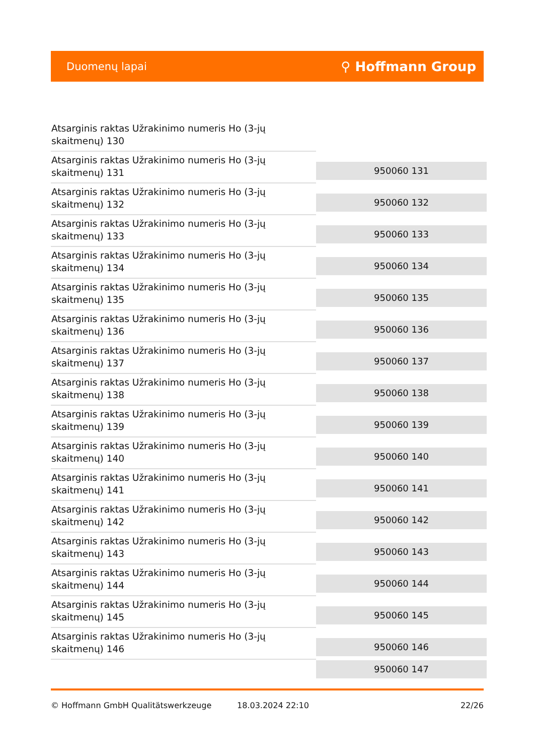Duomenų lapai ⚲ Hoffmann Group
| Atsarginis raktas Užrakinimo numeris Ho (3-jų skaitmenų) 130 | |
| Atsarginis raktas Užrakinimo numeris Ho (3-jų skaitmenų) 131 | 950060 131 |
| Atsarginis raktas Užrakinimo numeris Ho (3-jų skaitmenų) 132 | 950060 132 |
| Atsarginis raktas Užrakinimo numeris Ho (3-jų skaitmenų) 133 | 950060 133 |
| Atsarginis raktas Užrakinimo numeris Ho (3-jų skaitmenų) 134 | 950060 134 |
| Atsarginis raktas Užrakinimo numeris Ho (3-jų skaitmenų) 135 | 950060 135 |
| Atsarginis raktas Užrakinimo numeris Ho (3-jų skaitmenų) 136 | 950060 136 |
| Atsarginis raktas Užrakinimo numeris Ho (3-jų skaitmenų) 137 | 950060 137 |
| Atsarginis raktas Užrakinimo numeris Ho (3-jų skaitmenų) 138 | 950060 138 |
| Atsarginis raktas Užrakinimo numeris Ho (3-jų skaitmenų) 139 | 950060 139 |
| Atsarginis raktas Užrakinimo numeris Ho (3-jų skaitmenų) 140 | 950060 140 |
| Atsarginis raktas Užrakinimo numeris Ho (3-jų skaitmenų) 141 | 950060 141 |
| Atsarginis raktas Užrakinimo numeris Ho (3-jų skaitmenų) 142 | 950060 142 |
| Atsarginis raktas Užrakinimo numeris Ho (3-jų skaitmenų) 143 | 950060 143 |
| Atsarginis raktas Užrakinimo numeris Ho (3-jų skaitmenų) 144 | 950060 144 |
| Atsarginis raktas Užrakinimo numeris Ho (3-jų skaitmenų) 145 | 950060 145 |
| Atsarginis raktas Užrakinimo numeris Ho (3-jų skaitmenų) 146 | 950060 146 |
| | 950060 147 |
© Hoffmann GmbH Qualitätswerkzeuge 18.03.2024 22:10 22/26